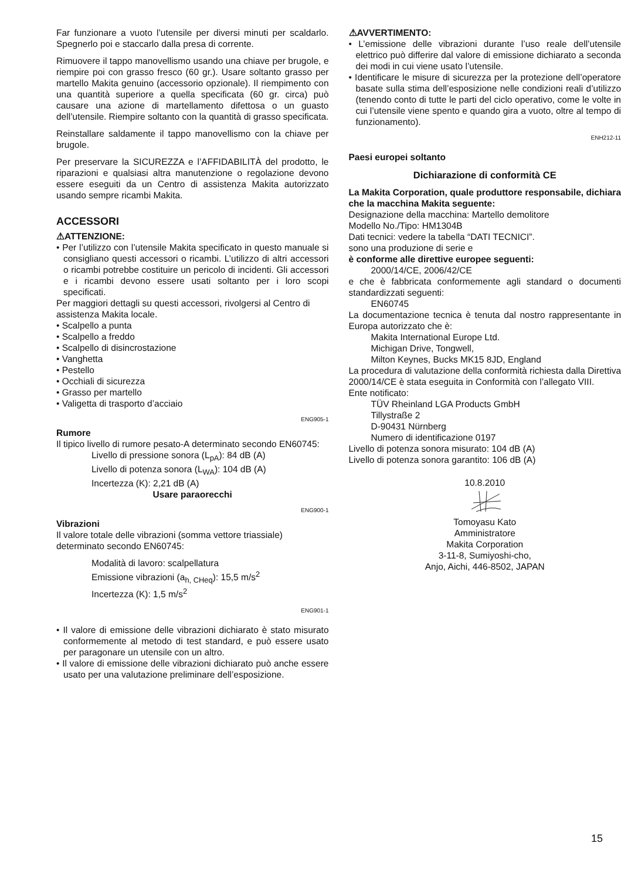Far funzionare a vuoto l’utensile per diversi minuti per scaldarlo. Spegnerlo poi e staccarlo dalla presa di corrente.
Rimuovere il tappo manovellismo usando una chiave per brugole, e riempire poi con grasso fresco (60 gr.). Usare soltanto grasso per martello Makita genuino (accessorio opzionale). Il riempimento con una quantità superiore a quella specificata (60 gr. circa) può causare una azione di martellamento difettosa o un guasto dell’utensile. Riempire soltanto con la quantità di grasso specificata.
Reinstallare saldamente il tappo manovellismo con la chiave per brugole.
Per preservare la SICUREZZA e l’AFFIDABILITÀ del prodotto, le riparazioni e qualsiasi altra manutenzione o regolazione devono essere eseguiti da un Centro di assistenza Makita autorizzato usando sempre ricambi Makita.
ACCESSORI
⚠ATTENZIONE:
• Per l’utilizzo con l’utensile Makita specificato in questo manuale si consigliano questi accessori o ricambi. L’utilizzo di altri accessori o ricambi potrebbe costituire un pericolo di incidenti. Gli accessori e i ricambi devono essere usati soltanto per i loro scopi specificati.
Per maggiori dettagli su questi accessori, rivolgersi al Centro di assistenza Makita locale.
• Scalpello a punta
• Scalpello a freddo
• Scalpello di disincrostazione
• Vanghetta
• Pestello
• Occhiali di sicurezza
• Grasso per martello
• Valigetta di trasporto d’acciaio
ENG905-1
Rumore
Il tipico livello di rumore pesato-A determinato secondo EN60745:
Livello di pressione sonora (L<sub>pA</sub>): 84 dB (A)
Livello di potenza sonora (L<sub>WA</sub>): 104 dB (A)
Incertezza (K): 2,21 dB (A)
Usare paraorecchi
ENG900-1
Vibrazioni
Il valore totale delle vibrazioni (somma vettore triassiale) determinato secondo EN60745:
Modalità di lavoro: scalpellatura
Emissione vibrazioni (a<sub>h, CHeq</sub>): 15,5 m/s<sup>2</sup>
Incertezza (K): 1,5 m/s<sup>2</sup>
ENG901-1
• Il valore di emissione delle vibrazioni dichiarato è stato misurato conformemente al metodo di test standard, e può essere usato per paragonare un utensile con un altro.
• Il valore di emissione delle vibrazioni dichiarato può anche essere usato per una valutazione preliminare dell’esposizione.
⚠AVVERTIMENTO:
• L’emissione delle vibrazioni durante l’uso reale dell’utensile elettrico può differire dal valore di emissione dichiarato a seconda dei modi in cui viene usato l’utensile.
• Identificare le misure di sicurezza per la protezione dell’operatore basate sulla stima dell’esposizione nelle condizioni reali d’utilizzo (tenendo conto di tutte le parti del ciclo operativo, come le volte in cui l’utensile viene spento e quando gira a vuoto, oltre al tempo di funzionamento).
ENH212-11
Paesi europei soltanto
Dichiarazione di conformità CE
La Makita Corporation, quale produttore responsabile, dichiara che la macchina Makita seguente:
Designazione della macchina: Martello demolitore
Modello No./Tipo: HM1304B
Dati tecnici: vedere la tabella “DATI TECNICI”.
sono una produzione di serie e
è conforme alle direttive europee seguenti:
2000/14/CE, 2006/42/CE
e che è fabbricata conformemente agli standard o documenti standardizzati seguenti:
EN60745
La documentazione tecnica è tenuta dal nostro rappresentante in Europa autorizzato che è:
Makita International Europe Ltd.
Michigan Drive, Tongwell,
Milton Keynes, Bucks MK15 8JD, England
La procedura di valutazione della conformità richiesta dalla Direttiva 2000/14/CE è stata eseguita in Conformità con l’allegato VIII.
Ente notificato:
TÜV Rheinland LGA Products GmbH
Tillystraße 2
D-90431 Nürnberg
Numero di identificazione 0197
Livello di potenza sonora misurato: 104 dB (A)
Livello di potenza sonora garantito: 106 dB (A)
10.8.2010
Tomoyasu Kato
Amministratore
Makita Corporation
3-11-8, Sumiyoshi-cho,
Anjo, Aichi, 446-8502, JAPAN
15